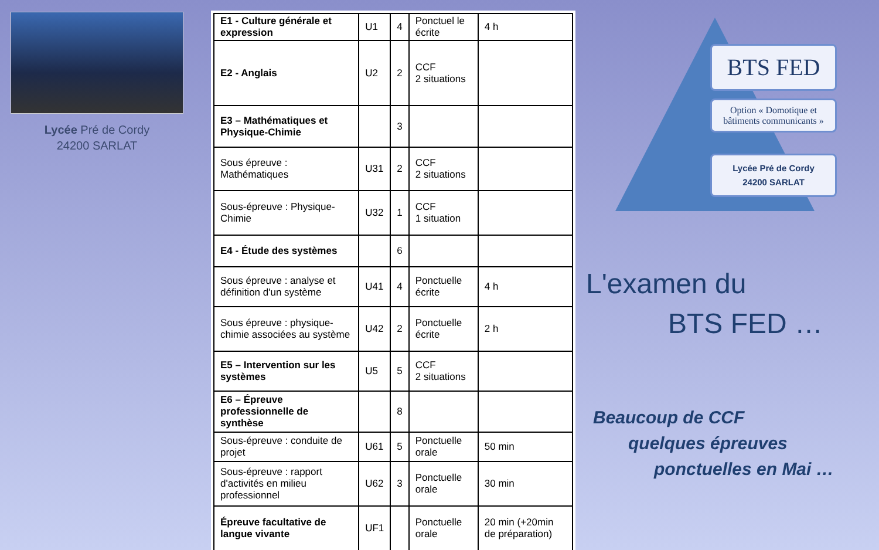Lycée Pré de Cordy
24200 SARLAT
| E1 - Culture générale et expression | U1 | 4 | Ponctuel le écrite | 4 h |
| E2 - Anglais | U2 | 2 | CCF 2 situations | |
| E3 – Mathématiques et Physique-Chimie | | 3 | | |
| Sous épreuve : Mathématiques | U31 | 2 | CCF 2 situations | |
| Sous-épreuve : Physique-Chimie | U32 | 1 | CCF 1 situation | |
| E4 - Étude des systèmes | | 6 | | |
| Sous épreuve : analyse et définition d'un système | U41 | 4 | Ponctuelle écrite | 4 h |
| Sous épreuve : physique-chimie associées au système | U42 | 2 | Ponctuelle écrite | 2 h |
| E5 – Intervention sur les systèmes | U5 | 5 | CCF 2 situations | |
| E6 – Épreuve professionnelle de synthèse | | 8 | | |
| Sous-épreuve : conduite de projet | U61 | 5 | Ponctuelle orale | 50 min |
| Sous-épreuve : rapport d'activités en milieu professionnel | U62 | 3 | Ponctuelle orale | 30 min |
| Épreuve facultative de langue vivante | UF1 | | Ponctuelle orale | 20 min (+20min de préparation) |
BTS FED
Option « Domotique et bâtiments communicants »
Lycée Pré de Cordy
24200 SARLAT
L'examen du
BTS FED …
Beaucoup de CCF
quelques épreuves
ponctuelles en Mai …